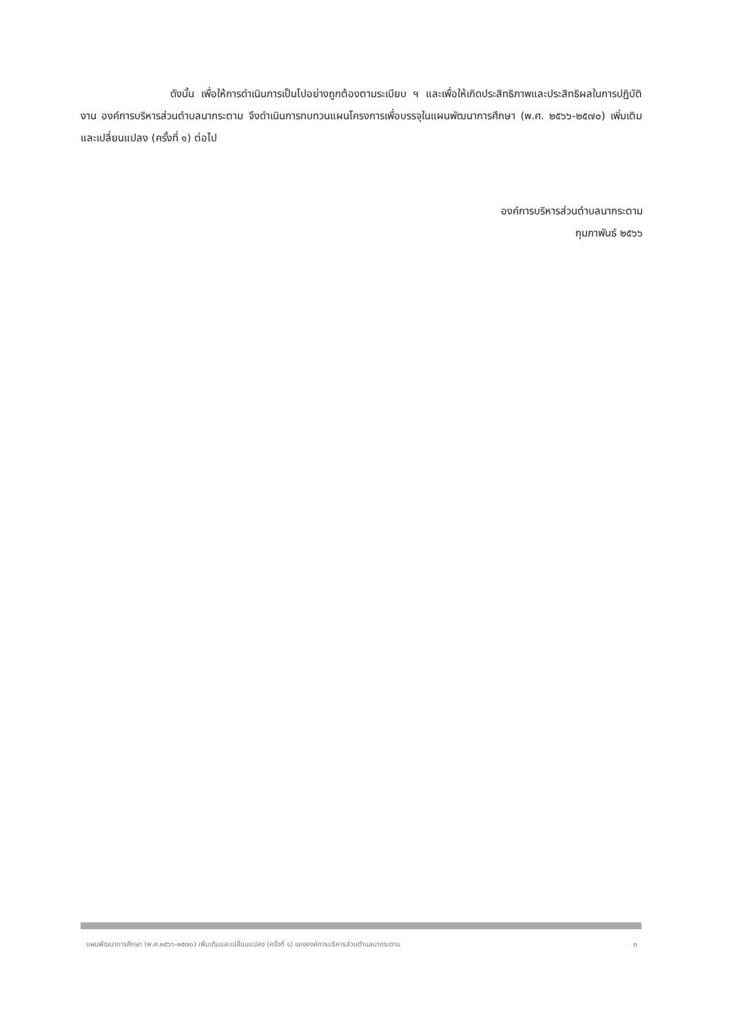ดังนั้น เพื่อให้การดำเนินการเป็นไปอย่างถูกต้องตามระเบียบ ฯ และเพื่อให้เกิดประสิทธิภาพและประสิทธิผลในการปฏิบัติงาน องค์การบริหารส่วนตำบลนากระตาม จึงดำเนินการทบทวนแผนโครงการเพื่อบรรจุในแผนพัฒนาการศึกษา (พ.ศ. ๒๕๖๖-๒๕๗๐) เพิ่มเติมและเปลี่ยนแปลง (ครั้งที่ ๑) ต่อไป
องค์การบริหารส่วนตำบลนากระตาม
กุมภาพันธ์ ๒๕๖๖
แผนพัฒนาการศึกษา (พ.ศ.๒๕๖๖-๒๕๗๐) เพิ่มเติมและเปลี่ยนแปลง (ครั้งที่ ๑) ขององค์การบริหารส่วนตำบลนากระตาม ๓